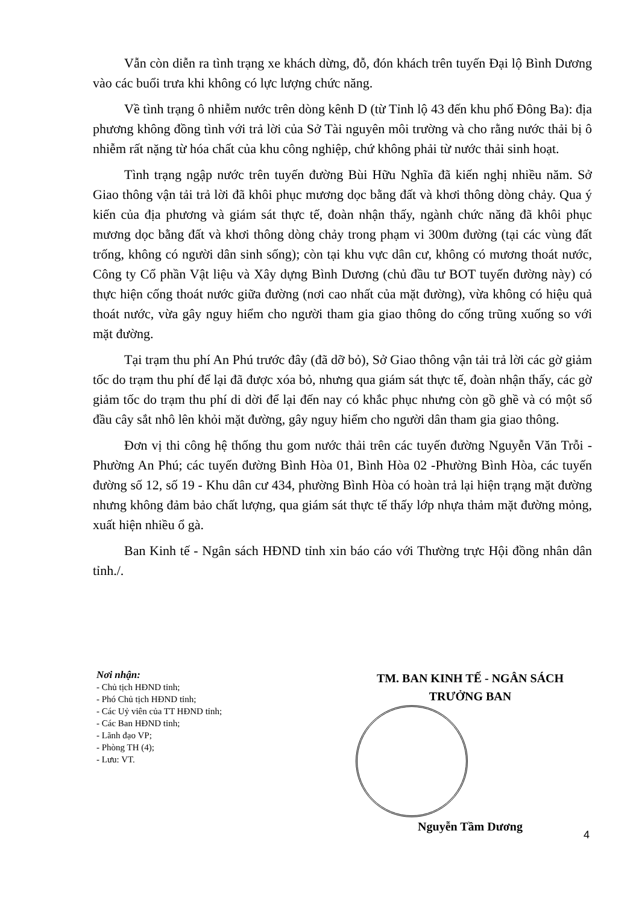Vẫn còn diễn ra tình trạng xe khách dừng, đỗ, đón khách trên tuyến Đại lộ Bình Dương vào các buổi trưa khi không có lực lượng chức năng.
Về tình trạng ô nhiễm nước trên dòng kênh D (từ Tỉnh lộ 43 đến khu phố Đông Ba): địa phương không đồng tình với trả lời của Sở Tài nguyên môi trường và cho rằng nước thải bị ô nhiễm rất nặng từ hóa chất của khu công nghiệp, chứ không phải từ nước thải sinh hoạt.
Tình trạng ngập nước trên tuyến đường Bùi Hữu Nghĩa đã kiến nghị nhiều năm. Sở Giao thông vận tải trả lời đã khôi phục mương dọc bằng đất và khơi thông dòng chảy. Qua ý kiến của địa phương và giám sát thực tế, đoàn nhận thấy, ngành chức năng đã khôi phục mương dọc bằng đất và khơi thông dòng chảy trong phạm vi 300m đường (tại các vùng đất trống, không có người dân sinh sống); còn tại khu vực dân cư, không có mương thoát nước, Công ty Cổ phần Vật liệu và Xây dựng Bình Dương (chủ đầu tư BOT tuyến đường này) có thực hiện cống thoát nước giữa đường (nơi cao nhất của mặt đường), vừa không có hiệu quả thoát nước, vừa gây nguy hiểm cho người tham gia giao thông do cống trũng xuống so với mặt đường.
Tại trạm thu phí An Phú trước đây (đã dỡ bỏ), Sở Giao thông vận tải trả lời các gờ giảm tốc do trạm thu phí để lại đã được xóa bỏ, nhưng qua giám sát thực tế, đoàn nhận thấy, các gờ giảm tốc do trạm thu phí di dời để lại đến nay có khắc phục nhưng còn gồ ghề và có một số đầu cây sắt nhô lên khỏi mặt đường, gây nguy hiểm cho người dân tham gia giao thông.
Đơn vị thi công hệ thống thu gom nước thải trên các tuyến đường Nguyễn Văn Trỗi - Phường An Phú; các tuyến đường Bình Hòa 01, Bình Hòa 02 -Phường Bình Hòa, các tuyến đường số 12, số 19 - Khu dân cư 434, phường Bình Hòa có hoàn trả lại hiện trạng mặt đường nhưng không đảm bảo chất lượng, qua giám sát thực tế thấy lớp nhựa thảm mặt đường mỏng, xuất hiện nhiều ổ gà.
Ban Kinh tế - Ngân sách HĐND tỉnh xin báo cáo với Thường trực Hội đồng nhân dân tỉnh./.
Nơi nhận:
- Chủ tịch HĐND tỉnh;
- Phó Chủ tịch HĐND tỉnh;
- Các Uỷ viên của TT HĐND tỉnh;
- Các Ban HĐND tỉnh;
- Lãnh đạo VP;
- Phòng TH (4);
- Lưu: VT.
TM. BAN KINH TẾ - NGÂN SÁCH
TRƯỞNG BAN
Nguyễn Tầm Dương
4